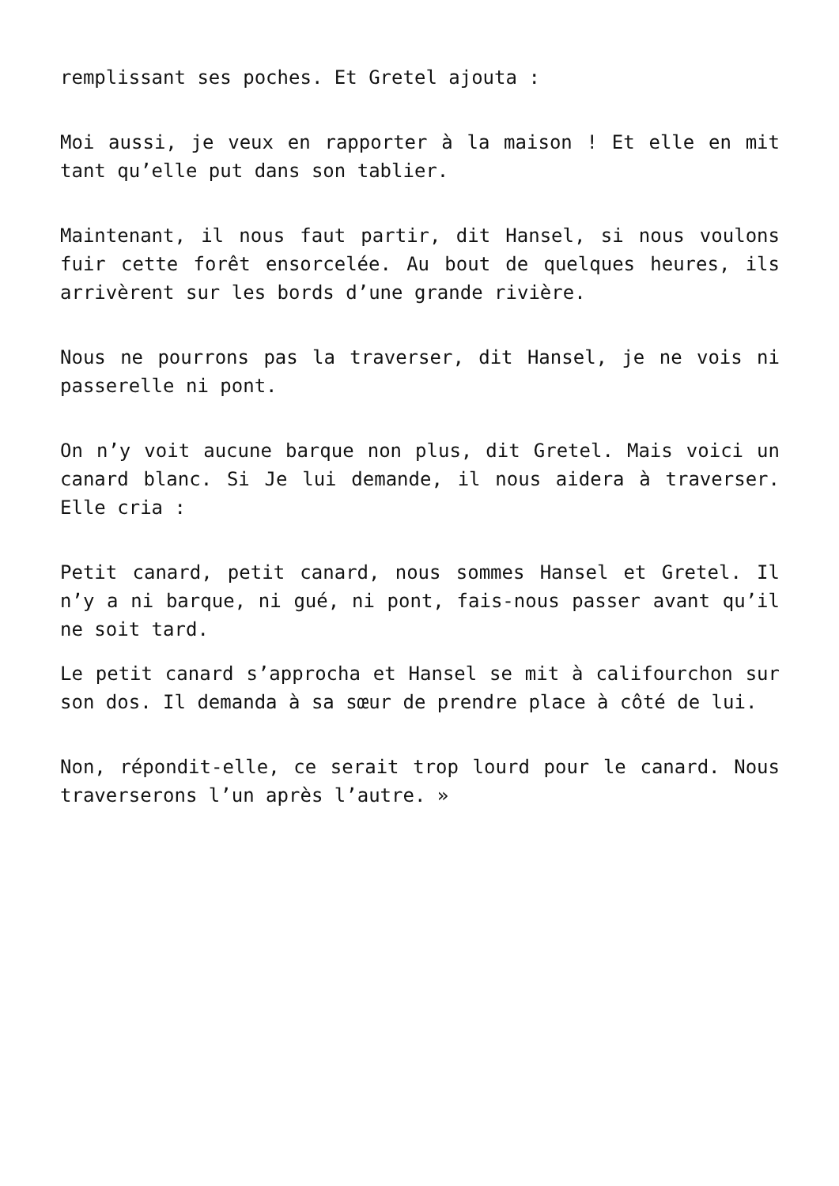remplissant ses poches. Et Gretel ajouta :
Moi aussi, je veux en rapporter à la maison ! Et elle en mit tant qu’elle put dans son tablier.
Maintenant, il nous faut partir, dit Hansel, si nous voulons fuir cette forêt ensorcelée. Au bout de quelques heures, ils arrivèrent sur les bords d’une grande rivière.
Nous ne pourrons pas la traverser, dit Hansel, je ne vois ni passerelle ni pont.
On n’y voit aucune barque non plus, dit Gretel. Mais voici un canard blanc. Si Je lui demande, il nous aidera à traverser. Elle cria :
Petit canard, petit canard, nous sommes Hansel et Gretel. Il n’y a ni barque, ni gué, ni pont, fais-nous passer avant qu’il ne soit tard.
Le petit canard s’approcha et Hansel se mit à califourchon sur son dos. Il demanda à sa sœur de prendre place à côté de lui.
Non, répondit-elle, ce serait trop lourd pour le canard. Nous traverserons l’un après l’autre. »